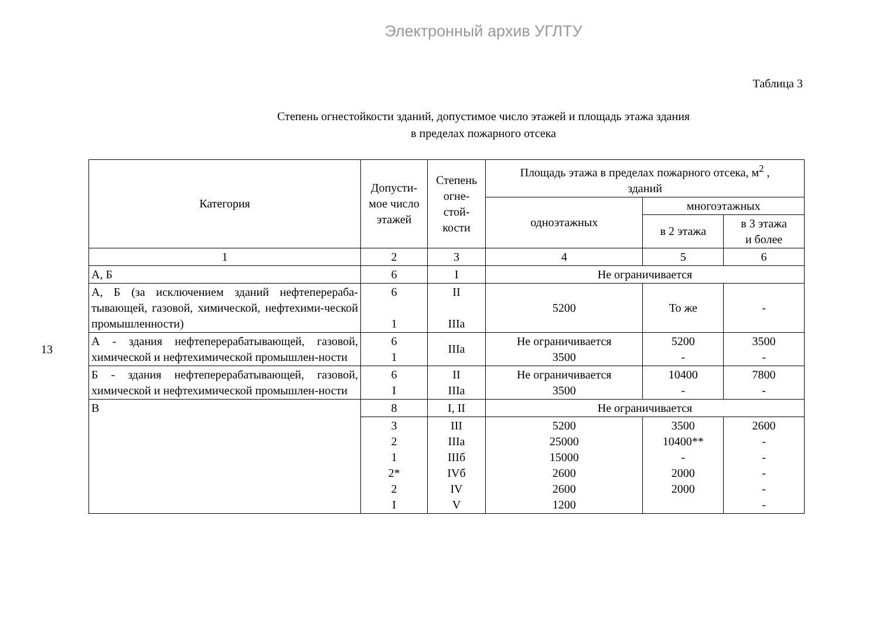Электронный архив УГЛТУ
13
Таблица 3
Степень огнестойкости зданий, допустимое число этажей и площадь этажа здания
в пределах пожарного отсека
| Категория | Допусти- мое число этажей | Степень огне- стой- кости | Площадь этажа в пределах пожарного отсека, м<sup>2</sup> , зданий | | |
| --- | --- | --- | --- | --- | --- |
| | | | одноэтажных | многоэтажных | |
| | | | | в 2 этажа | в 3 этажа и более |
| 1 | 2 | 3 | 4 | 5 | 6 |
| А, Б | 6 | I | Не ограничивается | | |
| А, Б (за исключением зданий нефтеперераба-тывающей, газовой, химической, нефтехими-ческой промышленности) | 6 1 | II IIIа | 5200 | То же | - |
| А - здания нефтеперерабатывающей, газовой, химической и нефтехимической промышлен-ности | 6 1 | IIIа | Не ограничивается 3500 | 5200 - | 3500 - |
| Б - здания нефтеперерабатывающей, газовой, химической и нефтехимической промышлен-ности | 6 I | II IIIа | Не ограничивается 3500 | 10400 - | 7800 - |
| В | 8 | I, II | Не ограничивается | | |
| | 3 2 1 2* 2 I | III IIIа IIIб IVб IV V | 5200 25000 15000 2600 2600 1200 | 3500 10400** - 2000 2000 | 2600 - - - - - |